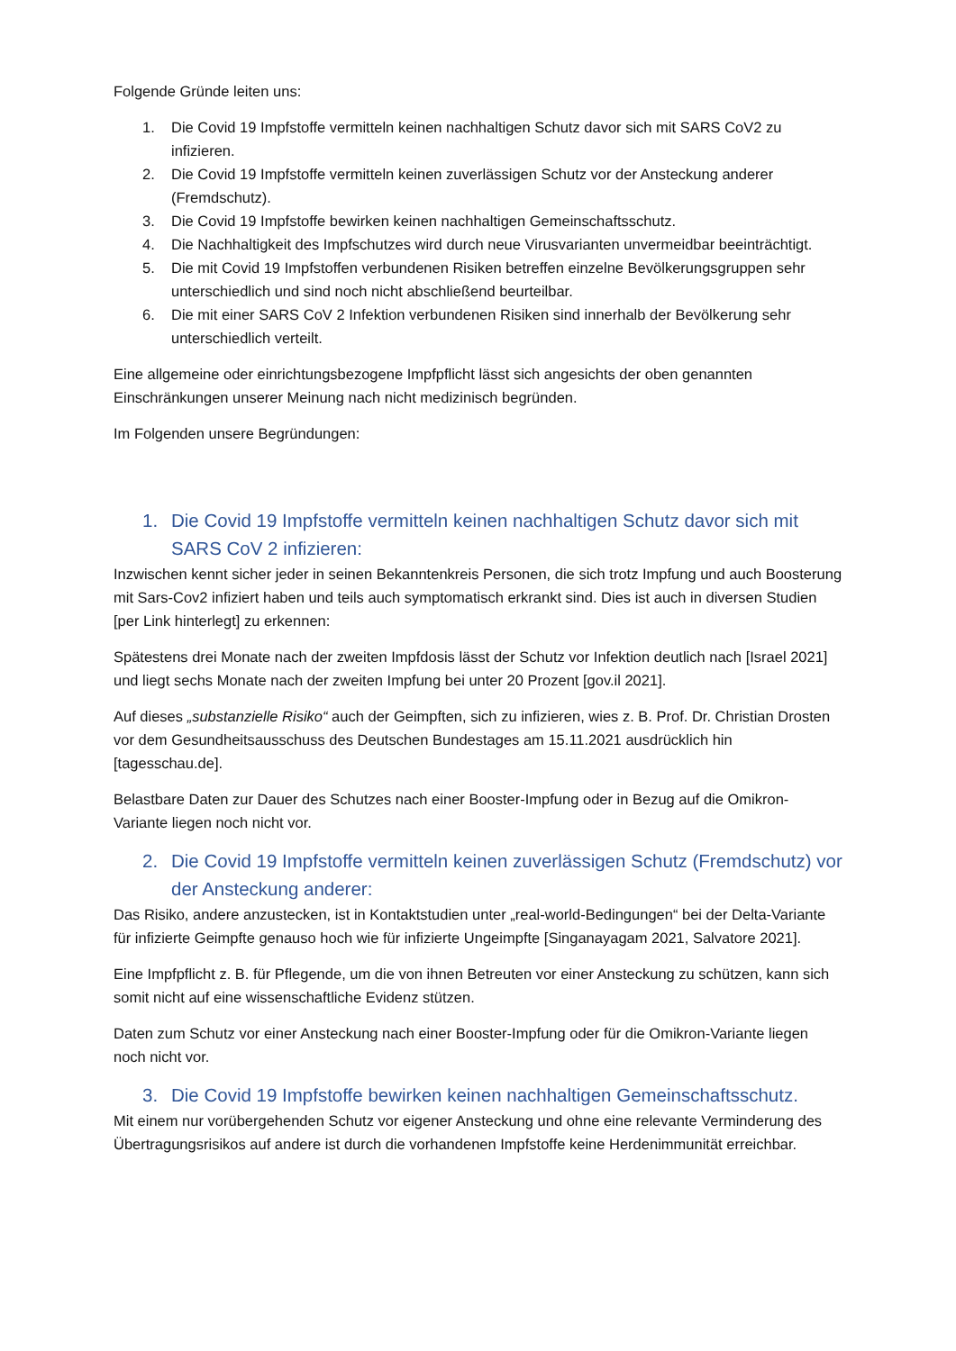Folgende Gründe leiten uns:
1. Die Covid 19 Impfstoffe vermitteln keinen nachhaltigen Schutz davor sich mit SARS CoV2 zu infizieren.
2. Die Covid 19 Impfstoffe vermitteln keinen zuverlässigen Schutz vor der Ansteckung anderer (Fremdschutz).
3. Die Covid 19 Impfstoffe bewirken keinen nachhaltigen Gemeinschaftsschutz.
4. Die Nachhaltigkeit des Impfschutzes wird durch neue Virusvarianten unvermeidbar beeinträchtigt.
5. Die mit Covid 19 Impfstoffen verbundenen Risiken betreffen einzelne Bevölkerungsgruppen sehr unterschiedlich und sind noch nicht abschließend beurteilbar.
6. Die mit einer SARS CoV 2 Infektion verbundenen Risiken sind innerhalb der Bevölkerung sehr unterschiedlich verteilt.
Eine allgemeine oder einrichtungsbezogene Impfpflicht lässt sich angesichts der oben genannten Einschränkungen unserer Meinung nach nicht medizinisch begründen.
Im Folgenden unsere Begründungen:
1. Die Covid 19 Impfstoffe vermitteln keinen nachhaltigen Schutz davor sich mit SARS CoV 2 infizieren:
Inzwischen kennt sicher jeder in seinen Bekanntenkreis Personen, die sich trotz Impfung und auch Boosterung mit Sars-Cov2 infiziert haben und teils auch symptomatisch erkrankt sind. Dies ist auch in diversen Studien [per Link hinterlegt] zu erkennen:
Spätestens drei Monate nach der zweiten Impfdosis lässt der Schutz vor Infektion deutlich nach [Israel 2021] und liegt sechs Monate nach der zweiten Impfung bei unter 20 Prozent [gov.il 2021].
Auf dieses „substanzielle Risiko“ auch der Geimpften, sich zu infizieren, wies z. B. Prof. Dr. Christian Drosten vor dem Gesundheitsausschuss des Deutschen Bundestages am 15.11.2021 ausdrücklich hin [tagesschau.de].
Belastbare Daten zur Dauer des Schutzes nach einer Booster-Impfung oder in Bezug auf die Omikron-Variante liegen noch nicht vor.
2. Die Covid 19 Impfstoffe vermitteln keinen zuverlässigen Schutz (Fremdschutz) vor der Ansteckung anderer:
Das Risiko, andere anzustecken, ist in Kontaktstudien unter „real-world-Bedingungen“ bei der Delta-Variante für infizierte Geimpfte genauso hoch wie für infizierte Ungeimpfte [Singanayagam 2021, Salvatore 2021].
Eine Impfpflicht z. B. für Pflegende, um die von ihnen Betreuten vor einer Ansteckung zu schützen, kann sich somit nicht auf eine wissenschaftliche Evidenz stützen.
Daten zum Schutz vor einer Ansteckung nach einer Booster-Impfung oder für die Omikron-Variante liegen noch nicht vor.
3. Die Covid 19 Impfstoffe bewirken keinen nachhaltigen Gemeinschaftsschutz.
Mit einem nur vorübergehenden Schutz vor eigener Ansteckung und ohne eine relevante Verminderung des Übertragungsrisikos auf andere ist durch die vorhandenen Impfstoffe keine Herdenimmunität erreichbar.